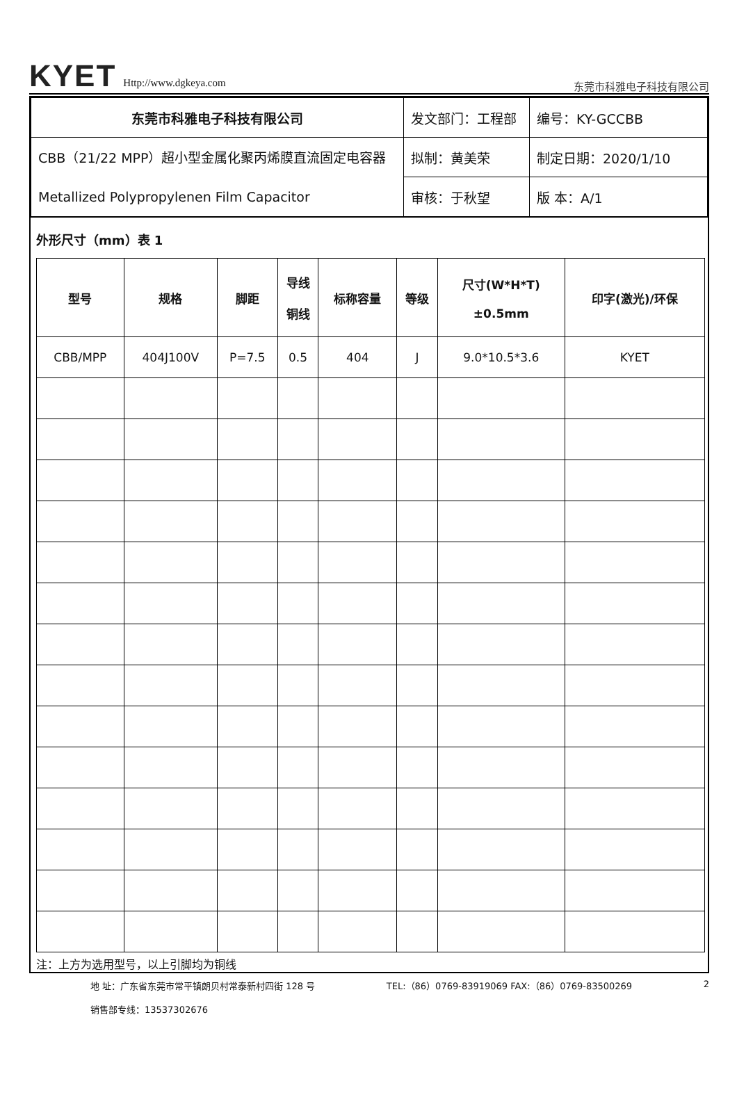KYET Http://www.dgkeya.com
东莞市科雅电子科技有限公司
| 东莞市科雅电子科技有限公司 | 发文部门：工程部 | 编号：KY-GCCBB |
| CBB（21/22 MPP）超小型金属化聚丙烯膜直流固定电容器 Metallized Polypropylenen Film Capacitor | 拟制：黄美荣 | 制定日期：2020/1/10 |
| | 审核：于秋望 | 版 本：A/1 |
外形尺寸（mm）表 1
| 型号 | 规格 | 脚距 | 导线 铜线 | 标称容量 | 等级 | 尺寸(W*H*T) ±0.5mm | 印字(激光)/环保 |
| --- | --- | --- | --- | --- | --- | --- | --- |
| CBB/MPP | 404J100V | P=7.5 | 0.5 | 404 | J | 9.0*10.5*3.6 | KYET |
注：上方为选用型号，以上引脚均为铜线
地 址：广东省东莞市常平镇朗贝村常泰新村四街 128 号
销售部专线：13537302676
TEL:（86）0769-83919069 FAX:（86）0769-83500269
2